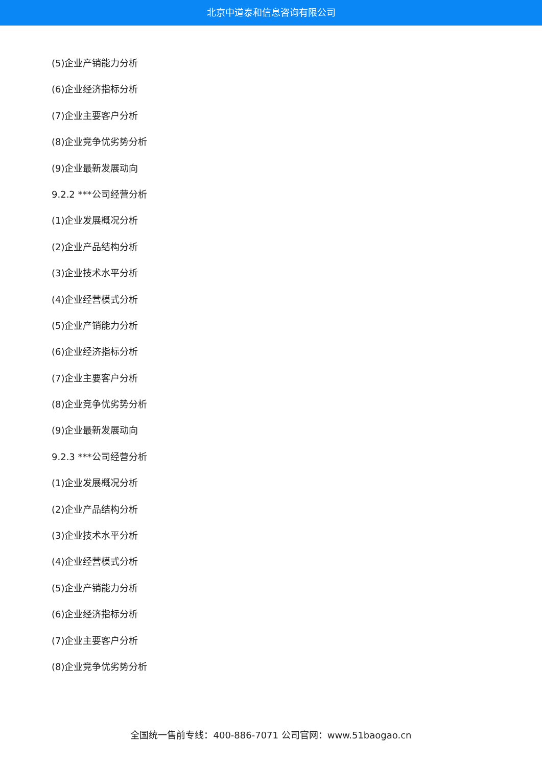北京中道泰和信息咨询有限公司
(5)企业产销能力分析
(6)企业经济指标分析
(7)企业主要客户分析
(8)企业竞争优劣势分析
(9)企业最新发展动向
9.2.2 ***公司经营分析
(1)企业发展概况分析
(2)企业产品结构分析
(3)企业技术水平分析
(4)企业经营模式分析
(5)企业产销能力分析
(6)企业经济指标分析
(7)企业主要客户分析
(8)企业竞争优劣势分析
(9)企业最新发展动向
9.2.3 ***公司经营分析
(1)企业发展概况分析
(2)企业产品结构分析
(3)企业技术水平分析
(4)企业经营模式分析
(5)企业产销能力分析
(6)企业经济指标分析
(7)企业主要客户分析
(8)企业竞争优劣势分析
全国统一售前专线：400-886-7071 公司官网：www.51baogao.cn